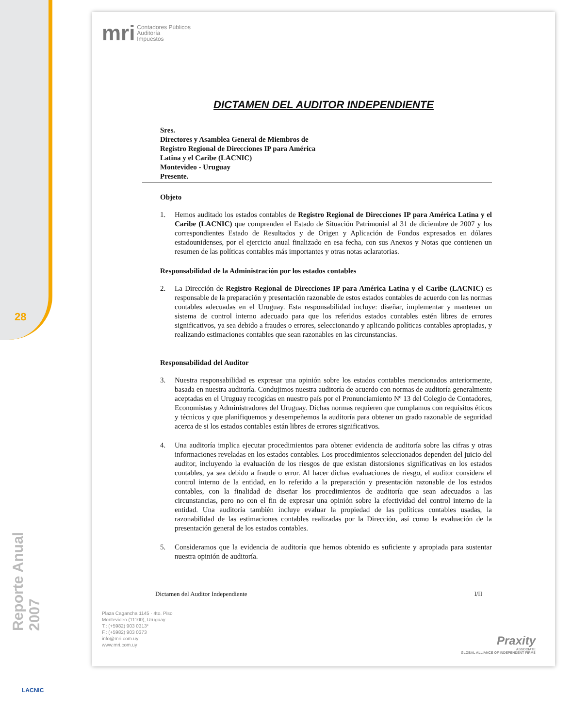28
Reporte Anual 2007
LACNIC
mri Contadores Públicos
Auditoría
Impuestos
DICTAMEN DEL AUDITOR INDEPENDIENTE
Sres.
Directores y Asamblea General de Miembros de
Registro Regional de Direcciones IP para América
Latina y el Caribe (LACNIC)
Montevideo - Uruguay
Presente.
Objeto
1. Hemos auditado los estados contables de Registro Regional de Direcciones IP para América Latina y el Caribe (LACNIC) que comprenden el Estado de Situación Patrimonial al 31 de diciembre de 2007 y los correspondientes Estado de Resultados y de Origen y Aplicación de Fondos expresados en dólares estadounidenses, por el ejercicio anual finalizado en esa fecha, con sus Anexos y Notas que contienen un resumen de las políticas contables más importantes y otras notas aclaratorias.
Responsabilidad de la Administración por los estados contables
2. La Dirección de Registro Regional de Direcciones IP para América Latina y el Caribe (LACNIC) es responsable de la preparación y presentación razonable de estos estados contables de acuerdo con las normas contables adecuadas en el Uruguay. Esta responsabilidad incluye: diseñar, implementar y mantener un sistema de control interno adecuado para que los referidos estados contables estén libres de errores significativos, ya sea debido a fraudes o errores, seleccionando y aplicando políticas contables apropiadas, y realizando estimaciones contables que sean razonables en las circunstancias.
Responsabilidad del Auditor
3. Nuestra responsabilidad es expresar una opinión sobre los estados contables mencionados anteriormente, basada en nuestra auditoría. Condujimos nuestra auditoría de acuerdo con normas de auditoría generalmente aceptadas en el Uruguay recogidas en nuestro país por el Pronunciamiento Nº 13 del Colegio de Contadores, Economistas y Administradores del Uruguay. Dichas normas requieren que cumplamos con requisitos éticos y técnicos y que planifiquemos y desempeñemos la auditoría para obtener un grado razonable de seguridad acerca de si los estados contables están libres de errores significativos.
4. Una auditoría implica ejecutar procedimientos para obtener evidencia de auditoría sobre las cifras y otras informaciones reveladas en los estados contables. Los procedimientos seleccionados dependen del juicio del auditor, incluyendo la evaluación de los riesgos de que existan distorsiones significativas en los estados contables, ya sea debido a fraude o error. Al hacer dichas evaluaciones de riesgo, el auditor considera el control interno de la entidad, en lo referido a la preparación y presentación razonable de los estados contables, con la finalidad de diseñar los procedimientos de auditoría que sean adecuados a las circunstancias, pero no con el fin de expresar una opinión sobre la efectividad del control interno de la entidad. Una auditoría también incluye evaluar la propiedad de las políticas contables usadas, la razonabilidad de las estimaciones contables realizadas por la Dirección, así como la evaluación de la presentación general de los estados contables.
5. Consideramos que la evidencia de auditoría que hemos obtenido es suficiente y apropiada para sustentar nuestra opinión de auditoría.
Dictamen del Auditor Independiente I/II
Plaza Cagancha 1145 · 4to. Piso
Montevideo (11100), Uruguay
T.: (+5982) 903 0313*
F.: (+5982) 903 0373
info@mri.com.uy
www.mri.com.uy
Praxity
ASSOCIATE
GLOBAL ALLIANCE OF INDEPENDENT FIRMS